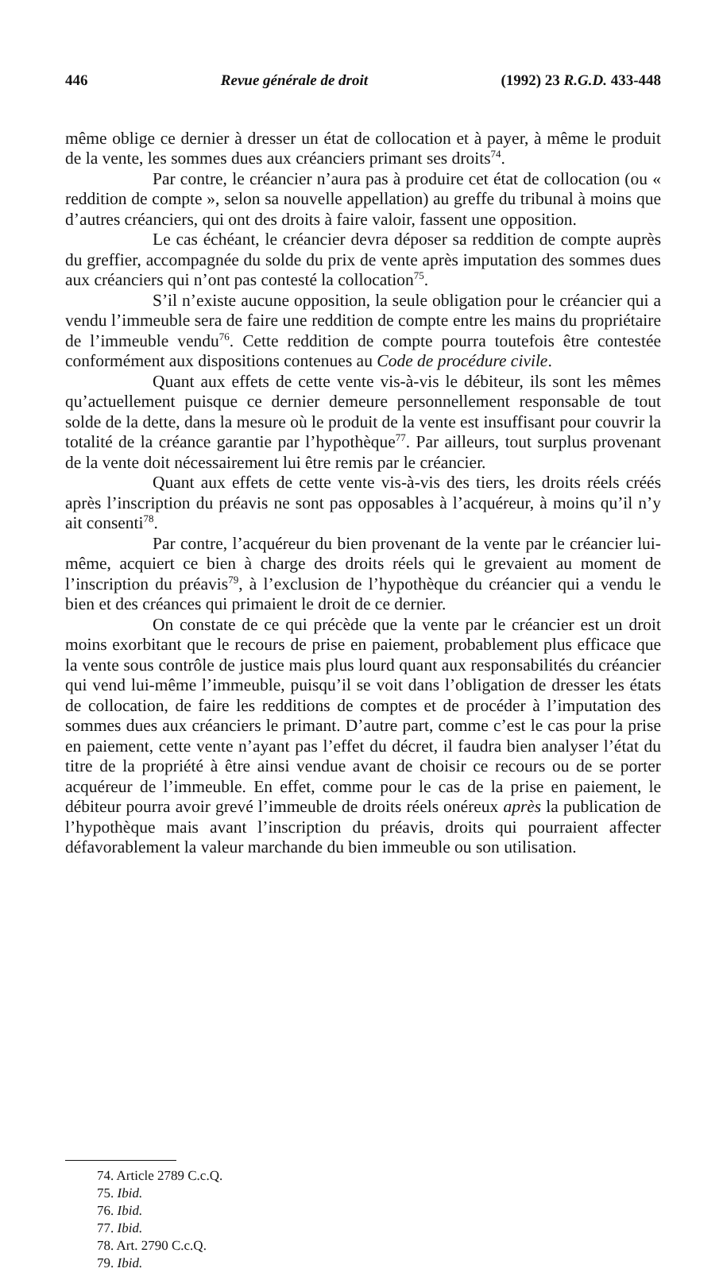446 Revue générale de droit (1992) 23 R.G.D. 433-448
même oblige ce dernier à dresser un état de collocation et à payer, à même le produit de la vente, les sommes dues aux créanciers primant ses droits<sup>74</sup>.
Par contre, le créancier n’aura pas à produire cet état de collocation (ou « reddition de compte », selon sa nouvelle appellation) au greffe du tribunal à moins que d’autres créanciers, qui ont des droits à faire valoir, fassent une opposition.
Le cas échéant, le créancier devra déposer sa reddition de compte auprès du greffier, accompagnée du solde du prix de vente après imputation des sommes dues aux créanciers qui n’ont pas contesté la collocation<sup>75</sup>.
S’il n’existe aucune opposition, la seule obligation pour le créancier qui a vendu l’immeuble sera de faire une reddition de compte entre les mains du propriétaire de l’immeuble vendu<sup>76</sup>. Cette reddition de compte pourra toutefois être contestée conformément aux dispositions contenues au Code de procédure civile.
Quant aux effets de cette vente vis-à-vis le débiteur, ils sont les mêmes qu’actuellement puisque ce dernier demeure personnellement responsable de tout solde de la dette, dans la mesure où le produit de la vente est insuffisant pour couvrir la totalité de la créance garantie par l’hypothèque<sup>77</sup>. Par ailleurs, tout surplus provenant de la vente doit nécessairement lui être remis par le créancier.
Quant aux effets de cette vente vis-à-vis des tiers, les droits réels créés après l’inscription du préavis ne sont pas opposables à l’acquéreur, à moins qu’il n’y ait consenti<sup>78</sup>.
Par contre, l’acquéreur du bien provenant de la vente par le créancier lui-même, acquiert ce bien à charge des droits réels qui le grevaient au moment de l’inscription du préavis<sup>79</sup>, à l’exclusion de l’hypothèque du créancier qui a vendu le bien et des créances qui primaient le droit de ce dernier.
On constate de ce qui précède que la vente par le créancier est un droit moins exorbitant que le recours de prise en paiement, probablement plus efficace que la vente sous contrôle de justice mais plus lourd quant aux responsabilités du créancier qui vend lui-même l’immeuble, puisqu’il se voit dans l’obligation de dresser les états de collocation, de faire les redditions de comptes et de procéder à l’imputation des sommes dues aux créanciers le primant. D’autre part, comme c’est le cas pour la prise en paiement, cette vente n’ayant pas l’effet du décret, il faudra bien analyser l’état du titre de la propriété à être ainsi vendue avant de choisir ce recours ou de se porter acquéreur de l’immeuble. En effet, comme pour le cas de la prise en paiement, le débiteur pourra avoir grevé l’immeuble de droits réels onéreux après la publication de l’hypothèque mais avant l’inscription du préavis, droits qui pourraient affecter défavorablement la valeur marchande du bien immeuble ou son utilisation.
74. Article 2789 C.c.Q.
75. Ibid.
76. Ibid.
77. Ibid.
78. Art. 2790 C.c.Q.
79. Ibid.